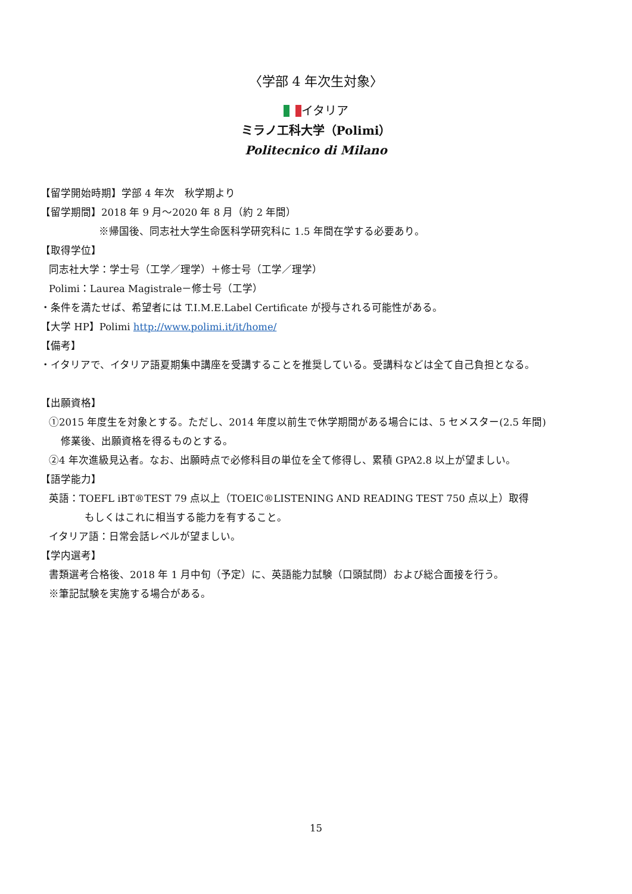〈学部 4 年次生対象〉
イタリア
ミラノ工科大学（Polimi）
Politecnico di Milano
【留学開始時期】学部 4 年次　秋学期より
【留学期間】2018 年 9 月～2020 年 8 月（約 2 年間）
※帰国後、同志社大学生命医科学研究科に 1.5 年間在学する必要あり。
【取得学位】
同志社大学：学士号（工学／理学）＋修士号（工学／理学）
Polimi：Laurea Magistrale－修士号（工学）
・条件を満たせば、希望者には T.I.M.E.Label Certificate が授与される可能性がある。
【大学 HP】Polimi http://www.polimi.it/it/home/
【備考】
・イタリアで、イタリア語夏期集中講座を受講することを推奨している。受講料などは全て自己負担となる。
【出願資格】
①2015 年度生を対象とする。ただし、2014 年度以前生で休学期間がある場合には、5 セメスター(2.5 年間)
修業後、出願資格を得るものとする。
②4 年次進級見込者。なお、出願時点で必修科目の単位を全て修得し、累積 GPA2.8 以上が望ましい。
【語学能力】
英語：TOEFL iBT®TEST 79 点以上（TOEIC®LISTENING AND READING TEST 750 点以上）取得
もしくはこれに相当する能力を有すること。
イタリア語：日常会話レベルが望ましい。
【学内選考】
書類選考合格後、2018 年 1 月中旬（予定）に、英語能力試験（口頭試問）および総合面接を行う。
※筆記試験を実施する場合がある。
15